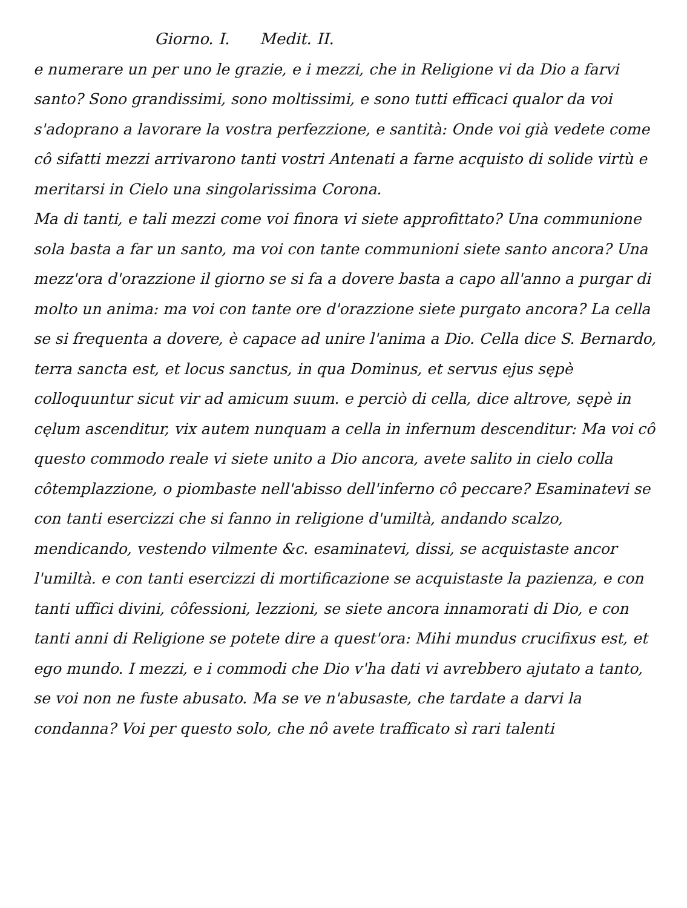Giorno. I. Medit. II.
e numerare un per uno le grazie, e i mezzi, che in Religione vi da Dio a farvi santo? Sono grandissimi, sono moltissimi, e sono tutti efficaci qualor da voi s'adoprano a lavorare la vostra perfezzione, e santità: Onde voi già vedete come cô sifatti mezzi arrivarono tanti vostri Antenati a farne acquisto di solide virtù e meritarsi in Cielo una singolarissima Corona.
Ma di tanti, e tali mezzi come voi finora vi siete approfittato? Una communione sola basta a far un santo, ma voi con tante communioni siete santo ancora? Una mezz'ora d'orazzione il giorno se si fa a dovere basta a capo all'anno a purgar di molto un anima: ma voi con tante ore d'orazzione siete purgato ancora? La cella se si frequenta a dovere, è capace ad unire l'anima a Dio. Cella dice S. Bernardo, terra sancta est, et locus sanctus, in qua Dominus, et servus ejus sępè colloquuntur sicut vir ad amicum suum. e perciò di cella, dice altrove, sępè in cęlum ascenditur, vix autem nunquam a cella in infernum descenditur: Ma voi cô questo commodo reale vi siete unito a Dio ancora, avete salito in cielo colla côtemplazzione, o piombaste nell'abisso dell'inferno cô peccare? Esaminatevi se con tanti esercizzi che si fanno in religione d'umiltà, andando scalzo, mendicando, vestendo vilmente &c. esaminatevi, dissi, se acquistaste ancor l'umiltà. e con tanti esercizzi di mortificazione se acquistaste la pazienza, e con tanti uffici divini, côfessioni, lezzioni, se siete ancora innamorati di Dio, e con tanti anni di Religione se potete dire a quest'ora: Mihi mundus crucifixus est, et ego mundo. I mezzi, e i commodi che Dio v'ha dati vi avrebbero ajutato a tanto, se voi non ne fuste abusato. Ma se ve n'abusaste, che tardate a darvi la condanna? Voi per questo solo, che nô avete trafficato sì rari talenti